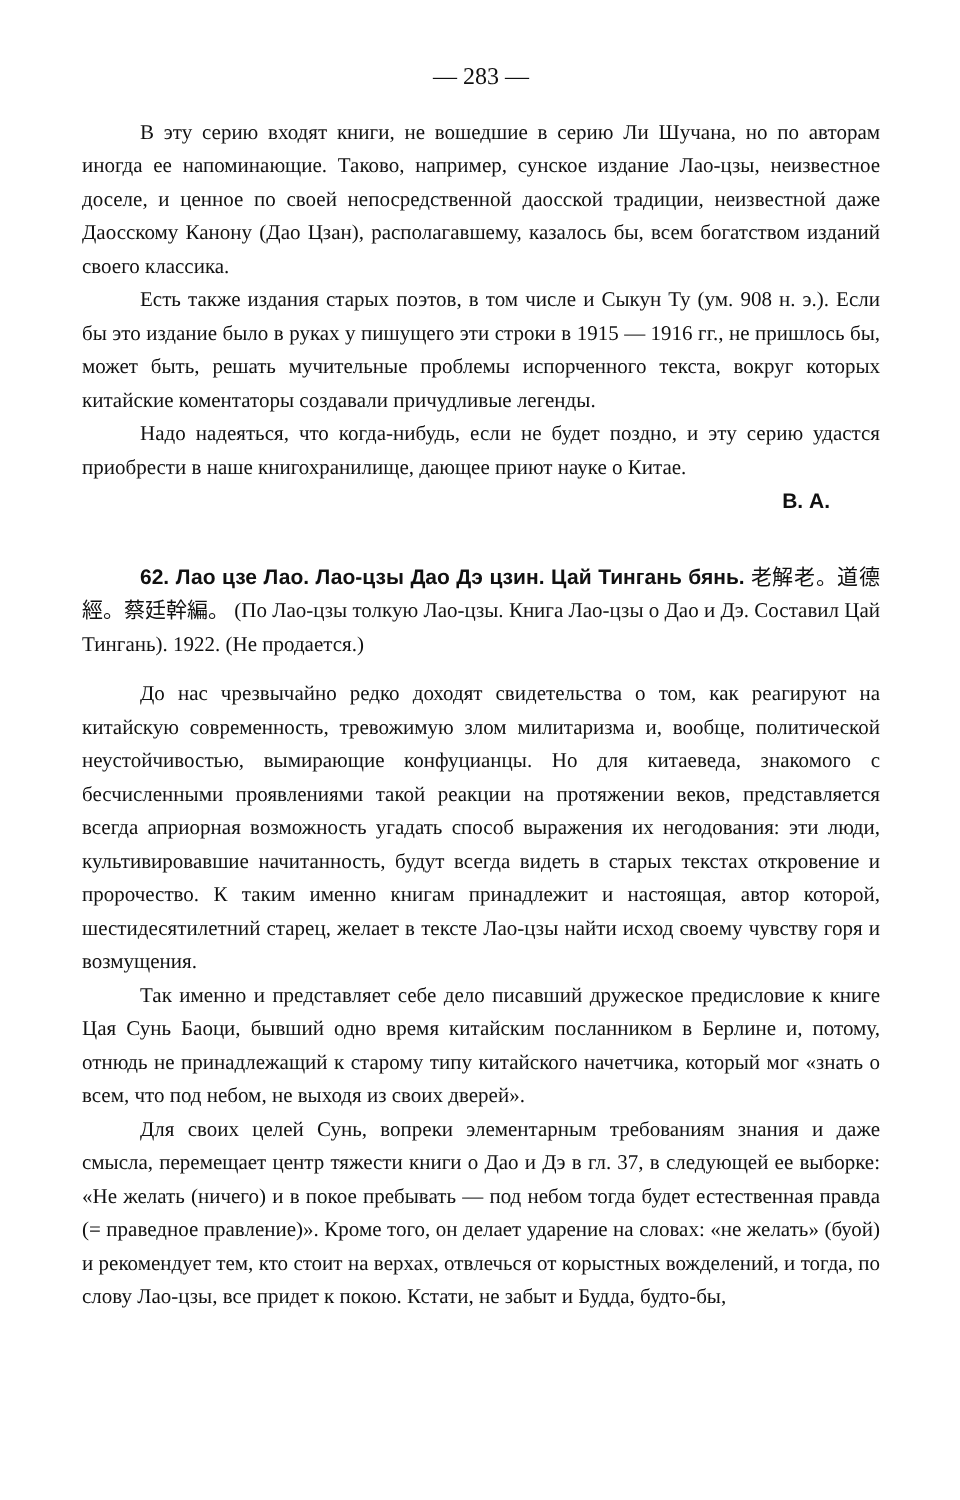— 283 —
В эту серию входят книги, не вошедшие в серию Ли Шучана, но по авторам иногда ее напоминающие. Таково, например, сунское издание Лао-цзы, неизвестное доселе, и ценное по своей непосредственной даосской традиции, неизвестной даже Даосскому Канону (Дао Цзан), располагавшему, казалось бы, всем богатством изданий своего классика.
Есть также издания старых поэтов, в том числе и Сыкун Ту (ум. 908 н. э.). Если бы это издание было в руках у пишущего эти строки в 1915 — 1916 гг., не пришлось бы, может быть, решать мучительные проблемы испорченного текста, вокруг которых китайские коментаторы создавали причудливые легенды.
Надо надеяться, что когда-нибудь, если не будет поздно, и эту серию удастся приобрести в наше книгохранилище, дающее приют науке о Китае.
В. А.
62. Лао цзе Лао. Лао-цзы Дао Дэ цзин. Цай Тингань бянь. 老解老。道德經。蔡廷幹編。 (По Лао-цзы толкую Лао-цзы. Книга Лао-цзы о Дао и Дэ. Составил Цай Тингань). 1922. (Не продается.)
До нас чрезвычайно редко доходят свидетельства о том, как реагируют на китайскую современность, тревожимую злом милитаризма и, вообще, политической неустойчивостью, вымирающие конфуцианцы. Но для китаеведа, знакомого с бесчисленными проявлениями такой реакции на протяжении веков, представляется всегда априорная возможность угадать способ выражения их негодования: эти люди, культивировавшие начитанность, будут всегда видеть в старых текстах откровение и пророчество. К таким именно книгам принадлежит и настоящая, автор которой, шестидесятилетний старец, желает в тексте Лао-цзы найти исход своему чувству горя и возмущения.
Так именно и представляет себе дело писавший дружеское предисловие к книге Цая Сунь Баоци, бывший одно время китайским посланником в Берлине и, потому, отнюдь не принадлежащий к старому типу китайского начетчика, который мог «знать о всем, что под небом, не выходя из своих дверей».
Для своих целей Сунь, вопреки элементарным требованиям знания и даже смысла, перемещает центр тяжести книги о Дао и Дэ в гл. 37, в следующей ее выборке: «Не желать (ничего) и в покое пребывать — под небом тогда будет естественная правда (= праведное правление)». Кроме того, он делает ударение на словах: «не желать» (буой) и рекомендует тем, кто стоит на верхах, отвлечься от корыстных вожделений, и тогда, по слову Лао-цзы, все придет к покою. Кстати, не забыт и Будда, будто-бы,